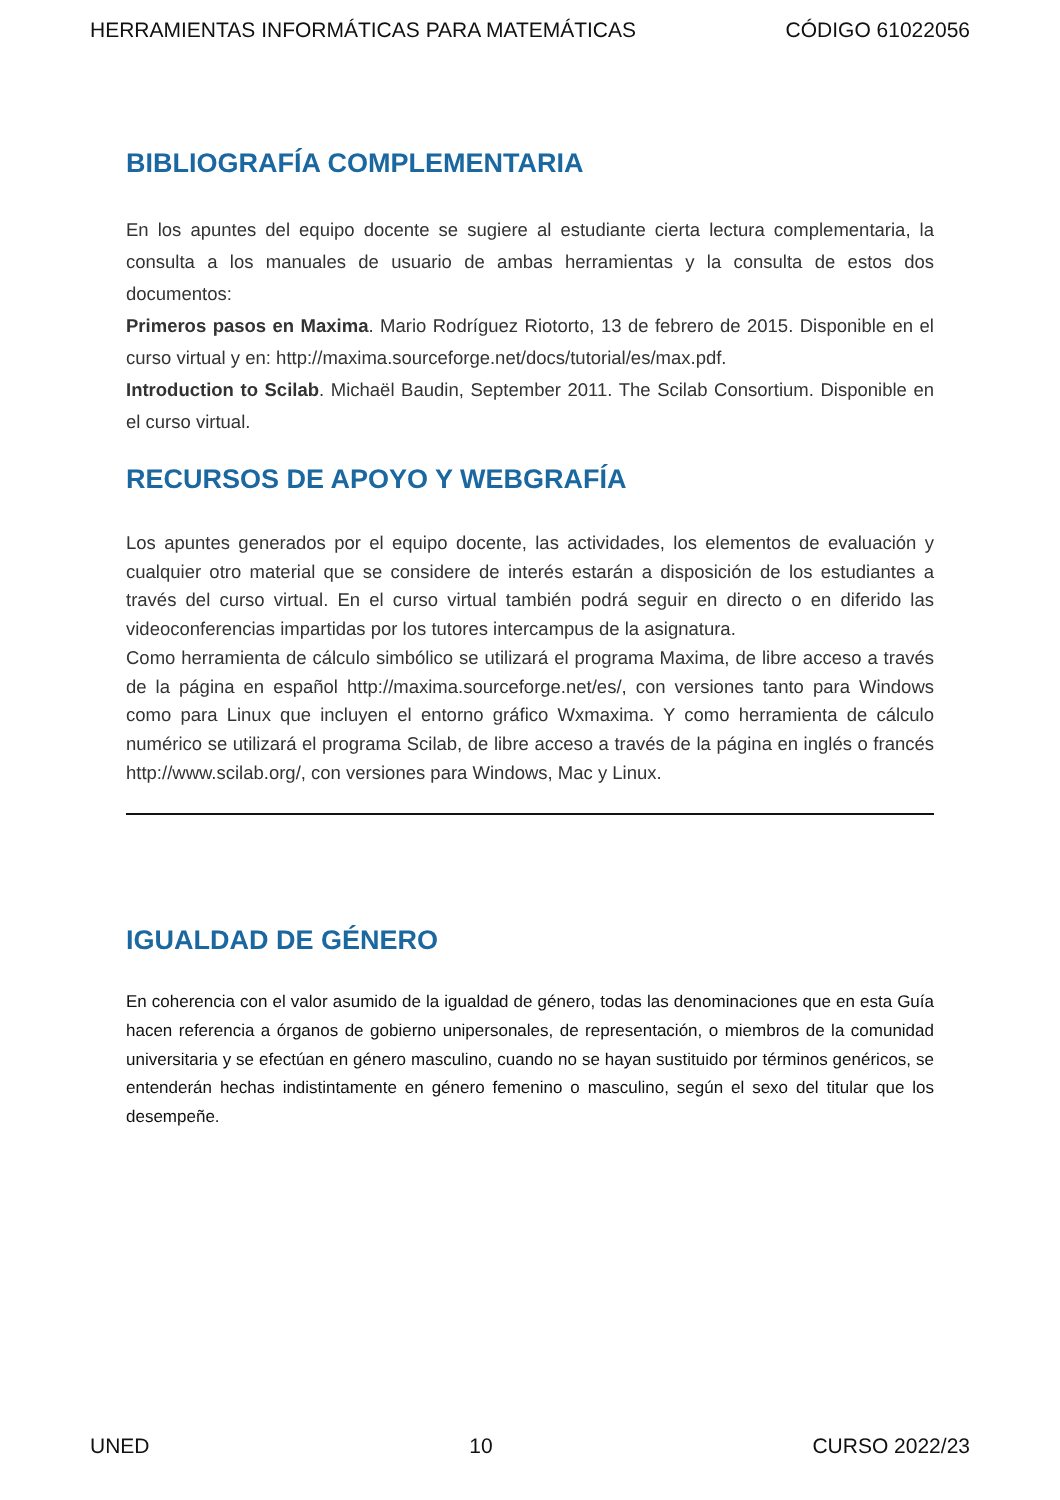HERRAMIENTAS INFORMÁTICAS PARA MATEMÁTICAS CÓDIGO 61022056
BIBLIOGRAFÍA COMPLEMENTARIA
En los apuntes del equipo docente se sugiere al estudiante cierta lectura complementaria, la consulta a los manuales de usuario de ambas herramientas y la consulta de estos dos documentos:
Primeros pasos en Maxima. Mario Rodríguez Riotorto, 13 de febrero de 2015. Disponible en el curso virtual y en: http://maxima.sourceforge.net/docs/tutorial/es/max.pdf.
Introduction to Scilab. Michaël Baudin, September 2011. The Scilab Consortium. Disponible en el curso virtual.
RECURSOS DE APOYO Y WEBGRAFÍA
Los apuntes generados por el equipo docente, las actividades, los elementos de evaluación y cualquier otro material que se considere de interés estarán a disposición de los estudiantes a través del curso virtual. En el curso virtual también podrá seguir en directo o en diferido las videoconferencias impartidas por los tutores intercampus de la asignatura.
Como herramienta de cálculo simbólico se utilizará el programa Maxima, de libre acceso a través de la página en español http://maxima.sourceforge.net/es/, con versiones tanto para Windows como para Linux que incluyen el entorno gráfico Wxmaxima. Y como herramienta de cálculo numérico se utilizará el programa Scilab, de libre acceso a través de la página en inglés o francés http://www.scilab.org/, con versiones para Windows, Mac y Linux.
IGUALDAD DE GÉNERO
En coherencia con el valor asumido de la igualdad de género, todas las denominaciones que en esta Guía hacen referencia a órganos de gobierno unipersonales, de representación, o miembros de la comunidad universitaria y se efectúan en género masculino, cuando no se hayan sustituido por términos genéricos, se entenderán hechas indistintamente en género femenino o masculino, según el sexo del titular que los desempeñe.
UNED 10 CURSO 2022/23